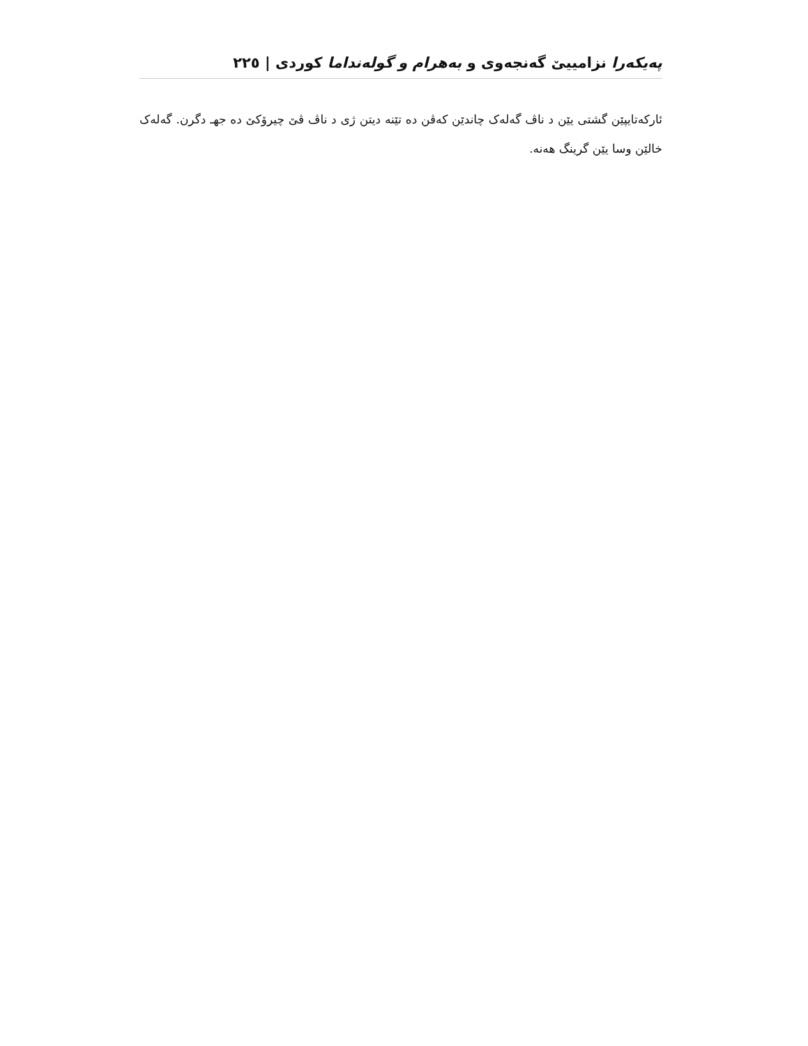پەیکەرا نزامییێ گەنجەوی و بەهرام و گولەنداما کوردی | ٢٢٥
ئارکەتایپێن گشتی یێن د ناڤ گەلەک چاندێن کەڤن دە تێنە دیتن ژی د ناڤ ڤێ چیرۆکێ دە جهـ دگرن. گەلەک خالێن وسا یێن گرینگ هەنە.